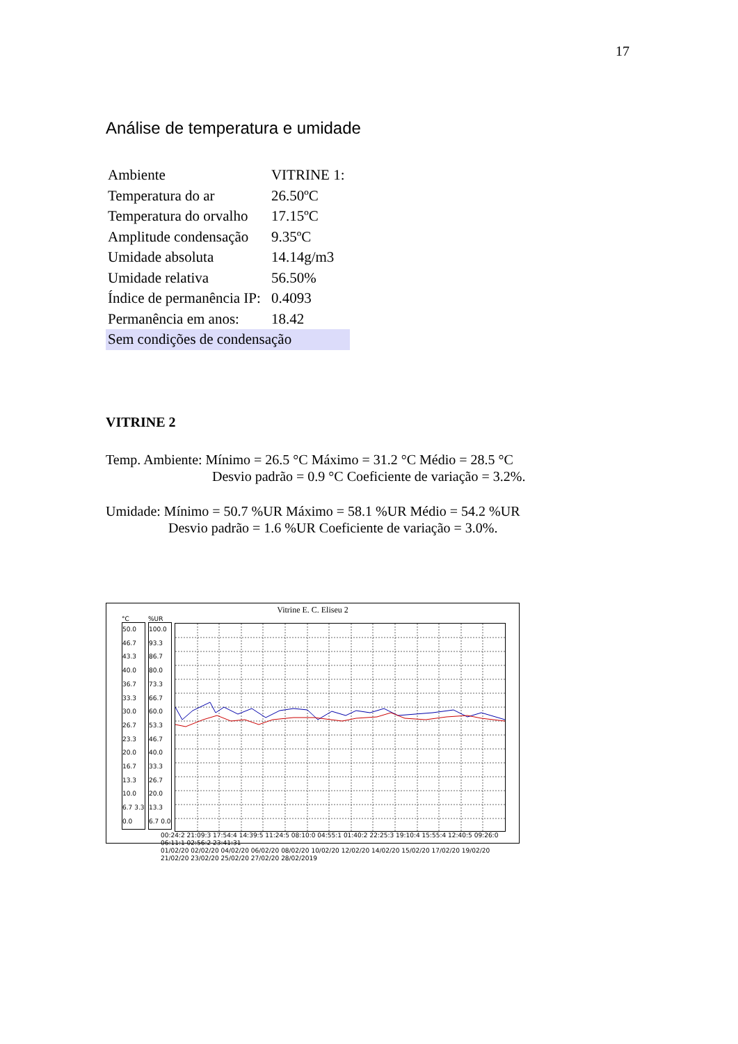17
Análise de temperatura e umidade
| Ambiente | VITRINE 1: |
| Temperatura do ar | 26.50ºC |
| Temperatura do orvalho | 17.15ºC |
| Amplitude condensação | 9.35ºC |
| Umidade absoluta | 14.14g/m3 |
| Umidade relativa | 56.50% |
| Índice de permanência IP: | 0.4093 |
| Permanência em anos: | 18.42 |
| Sem condições de condensação | |
VITRINE 2
Temp. Ambiente: Mínimo = 26.5 °C Máximo = 31.2 °C Médio = 28.5 °C
Desvio padrão = 0.9 °C Coeficiente de variação = 3.2%.
Umidade: Mínimo = 50.7 %UR Máximo = 58.1 %UR Médio = 54.2 %UR
Desvio padrão = 1.6 %UR Coeficiente de variação = 3.0%.
Vitrine E. C. Eliseu 2
°C
50.0 46.7 43.3 40.0 36.7 33.3 30.0 26.7 23.3 20.0 16.7 13.3 10.0 6.7 3.3 0.0
%UR
100.0 93.3 86.7 80.0 73.3 66.7 60.0 53.3 46.7 40.0 33.3 26.7 20.0 13.3 6.7 0.0
00:24:2 21:09:3 17:54:4 14:39:5 11:24:5 08:10:0 04:55:1 01:40:2 22:25:3 19:10:4 15:55:4 12:40:5 09:26:0 06:11:1 02:56:2 23:41:31
01/02/20 02/02/20 04/02/20 06/02/20 08/02/20 10/02/20 12/02/20 14/02/20 15/02/20 17/02/20 19/02/20 21/02/20 23/02/20 25/02/20 27/02/20 28/02/2019